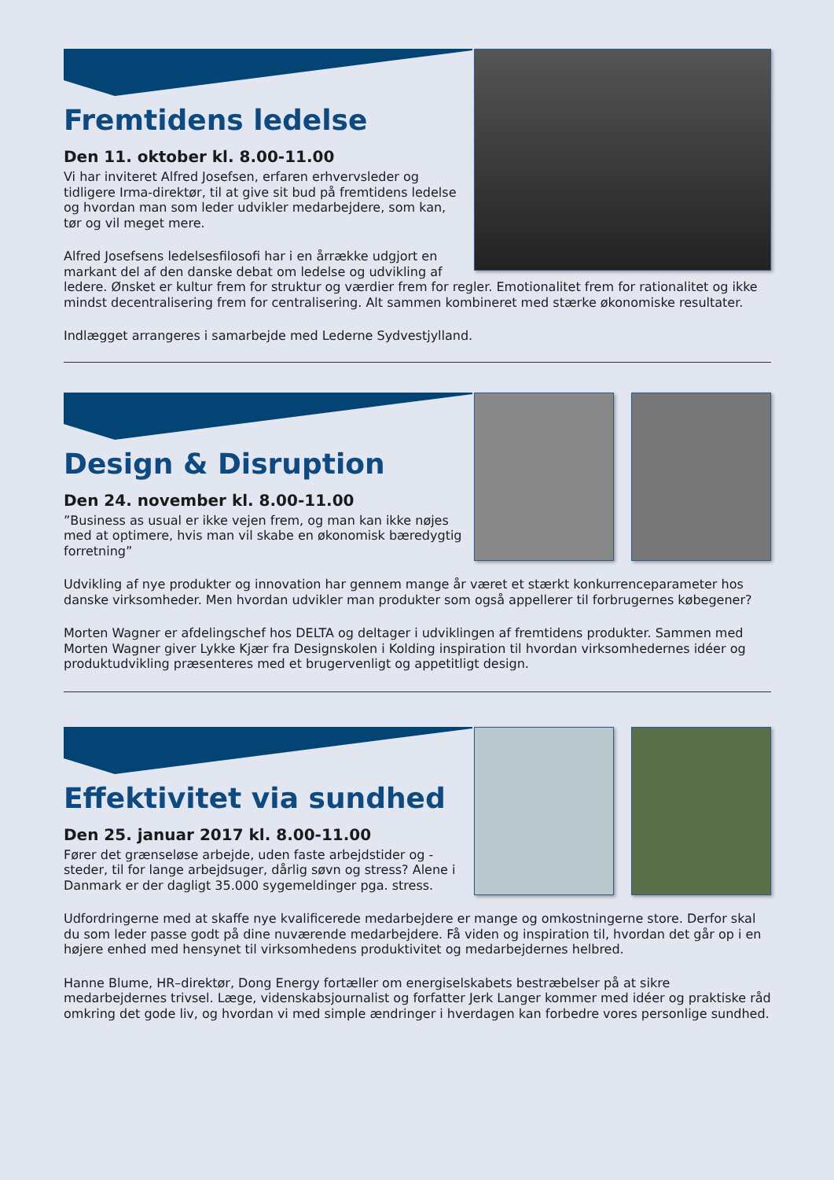Fremtidens ledelse
Den 11. oktober kl. 8.00-11.00
Vi har inviteret Alfred Josefsen, erfaren erhvervsleder og tidligere Irma-direktør, til at give sit bud på fremtidens ledelse og hvordan man som leder udvikler medarbejdere, som kan, tør og vil meget mere.
Alfred Josefsens ledelsesfilosofi har i en årrække udgjort en markant del af den danske debat om ledelse og udvikling af ledere. Ønsket er kultur frem for struktur og værdier frem for regler. Emotionalitet frem for rationalitet og ikke mindst decentralisering frem for centralisering. Alt sammen kombineret med stærke økonomiske resultater.
Indlægget arrangeres i samarbejde med Lederne Sydvestjylland.
Design & Disruption
Den 24. november kl. 8.00-11.00
”Business as usual er ikke vejen frem, og man kan ikke nøjes med at optimere, hvis man vil skabe en økonomisk bæredygtig forretning”
Udvikling af nye produkter og innovation har gennem mange år været et stærkt konkurrenceparameter hos danske virksomheder. Men hvordan udvikler man produkter som også appellerer til forbrugernes købegener?
Morten Wagner er afdelingschef hos DELTA og deltager i udviklingen af fremtidens produkter. Sammen med Morten Wagner giver Lykke Kjær fra Designskolen i Kolding inspiration til hvordan virksomhedernes idéer og produktudvikling præsenteres med et brugervenligt og appetitligt design.
Effektivitet via sundhed
Den 25. januar 2017 kl. 8.00-11.00
Fører det grænseløse arbejde, uden faste arbejdstider og -steder, til for lange arbejdsuger, dårlig søvn og stress? Alene i Danmark er der dagligt 35.000 sygemeldinger pga. stress.
Udfordringerne med at skaffe nye kvalificerede medarbejdere er mange og omkostningerne store. Derfor skal du som leder passe godt på dine nuværende medarbejdere. Få viden og inspiration til, hvordan det går op i en højere enhed med hensynet til virksomhedens produktivitet og medarbejdernes helbred.
Hanne Blume, HR–direktør, Dong Energy fortæller om energiselskabets bestræbelser på at sikre medarbejdernes trivsel. Læge, videnskabsjournalist og forfatter Jerk Langer kommer med idéer og praktiske råd omkring det gode liv, og hvordan vi med simple ændringer i hverdagen kan forbedre vores personlige sundhed.